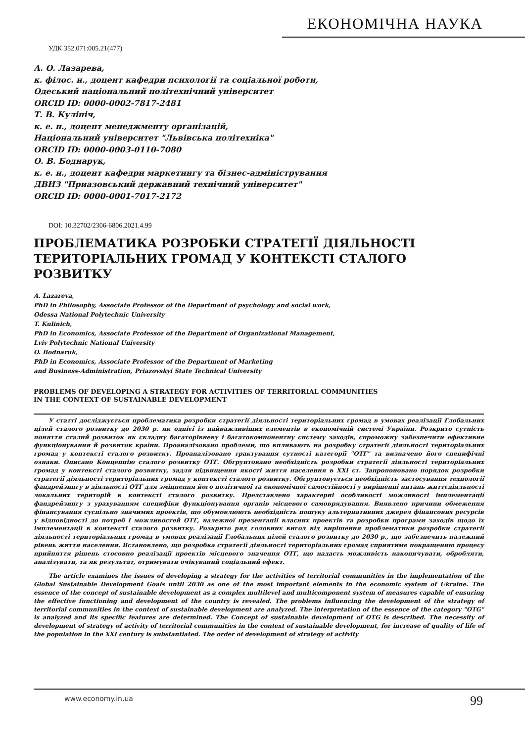ЕКОНОМІЧНА НАУКА
УДК 352.071:005.21(477)
А. О. Лазарева,
к. філос. н., доцент кафедри психології та соціальної роботи,
Одеський національний політехнічний університет
ORCID ID: 0000-0002-7817-2481
Т. В. Кулініч,
к. е. н., доцент менеджменту організацій,
Національний університет "Львівська політехніка"
ORCID ID: 0000-0003-0110-7080
О. В. Боднарук,
к. е. н., доцент кафедри маркетингу та бізнес-адміністрування
ДВНЗ "Приазовський державний технічний університет"
ORCID ID: 0000-0001-7017-2172
DOI: 10.32702/2306-6806.2021.4.99
ПРОБЛЕМАТИКА РОЗРОБКИ СТРАТЕГІЇ ДІЯЛЬНОСТІ ТЕРИТОРІАЛЬНИХ ГРОМАД У КОНТЕКСТІ СТАЛОГО РОЗВИТКУ
A. Lazareva,
PhD in Philosophy, Associate Professor of the Department of psychology and social work,
Odessa National Polytechnic University
T. Kulinich,
PhD in Economics, Associate Professor of the Department of Organizational Management,
Lviv Polytechnic National University
O. Bodnaruk,
PhD in Economics, Associate Professor of the Department of Marketing
and Business-Administration, Priazovskyi State Technical University
PROBLEMS OF DEVELOPING A STRATEGY FOR ACTIVITIES OF TERRITORIAL COMMUNITIES
IN THE CONTEXT OF SUSTAINABLE DEVELOPMENT
У статті досліджується проблематика розробки стратегії діяльності територіальних громад в умовах реалізації Глобальних цілей сталого розвитку до 2030 р. як однієї із найважливіших елементів в економічній системі України. Розкрито сутність поняття сталий розвиток як складну багаторівневу і багатокомпонентну систему заходів, спроможну забезпечити ефективне функціонування й розвиток країни. Проаналізовано проблеми, що впливають на розробку стратегії діяльності територіальних громад у контексті сталого розвитку. Проаналізовано трактування сутності категорії "ОТГ" та визначено його специфічні ознаки. Описано Концепцію сталого розвитку ОТГ. Обгрунтовано необхідність розробки стратегії діяльності територіальних громад у контексті сталого розвитку, задля підвищення якості життя населення в XXI ст. Запропоновано порядок розробки стратегії діяльності територіальних громад у контексті сталого розвитку. Обгрунтовується необхідність застосування технології фандрейзингу в діяльності ОТГ для зміцнення його політичної та економічної самостійності у вирішенні питань життєдіяльності локальних територій в контексті сталого розвитку. Представлено характерні особливості можливості імплементації фандрейзингу з урахуванням специфіки функціонування органів місцевого самоврядування. Виявлено причини обмеження фінансування суспільно значимих проектів, що обумовлюють необхідність пошуку альтернативних джерел фінансових ресурсів у відповідності до потреб і можливостей ОТГ, належної презентації власних проектів та розробки програми заходів щодо їх імплементації в контексті сталого розвитку. Розкрито ряд головних вигод від вирішення проблематики розробки стратегії діяльності територіальних громад в умовах реалізації Глобальних цілей сталого розвитку до 2030 р., що забезпечить належний рівень життя населення. Встановлено, що розробка стратегії діяльності територіальних громад сприятиме покращенню процесу прийняття рішень стосовно реалізації проектів місцевого значення ОТГ, що надасть можливість накопичувати, обробляти, аналізувати, та як результат, отримувати очікуваний соціальний ефект.
The article examines the issues of developing a strategy for the activities of territorial communities in the implementation of the Global Sustainable Development Goals until 2030 as one of the most important elements in the economic system of Ukraine. The essence of the concept of sustainable development as a complex multilevel and multicomponent system of measures capable of ensuring the effective functioning and development of the country is revealed. The problems influencing the development of the strategy of territorial communities in the context of sustainable development are analyzed. The interpretation of the essence of the category "OTG" is analyzed and its specific features are determined. The Concept of sustainable development of OTG is described. The necessity of development of strategy of activity of territorial communities in the context of sustainable development, for increase of quality of life of the population in the XXI century is substantiated. The order of development of strategy of activity
www.economy.in.ua 99